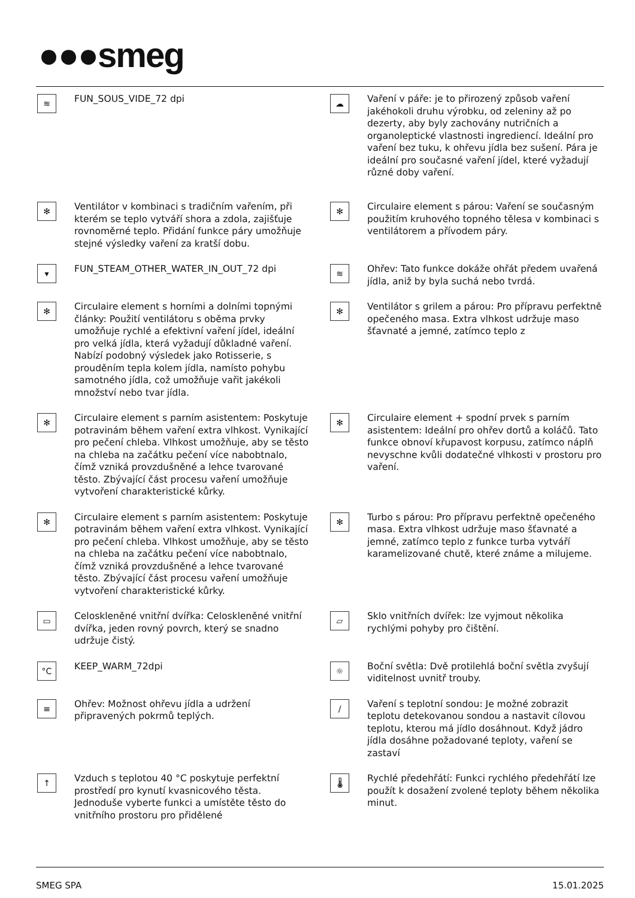●●●smeg
≋
FUN_SOUS_VIDE_72 dpi
☁
Vaření v páře: je to přirozený způsob vaření jakéhokoli druhu výrobku, od zeleniny až po dezerty, aby byly zachovány nutričních a organoleptické vlastnosti ingrediencí. Ideální pro vaření bez tuku, k ohřevu jídla bez sušení. Pára je ideální pro současné vaření jídel, které vyžadují různé doby vaření.
✻
Ventilátor v kombinaci s tradičním vařením, při kterém se teplo vytváří shora a zdola, zajišťuje rovnoměrné teplo. Přidání funkce páry umožňuje stejné výsledky vaření za kratší dobu.
✻
Circulaire element s párou: Vaření se současným použitím kruhového topného tělesa v kombinaci s ventilátorem a přívodem páry.
▾
FUN_STEAM_OTHER_WATER_IN_OUT_72 dpi
≋
Ohřev: Tato funkce dokáže ohřát předem uvařená jídla, aniž by byla suchá nebo tvrdá.
✻
Circulaire element s horními a dolními topnými články: Použití ventilátoru s oběma prvky umožňuje rychlé a efektivní vaření jídel, ideální pro velká jídla, která vyžadují důkladné vaření. Nabízí podobný výsledek jako Rotisserie, s prouděním tepla kolem jídla, namísto pohybu samotného jídla, což umožňuje vařit jakékoli množství nebo tvar jídla.
✻
Ventilátor s grilem a párou: Pro přípravu perfektně opečeného masa. Extra vlhkost udržuje maso šťavnaté a jemné, zatímco teplo z
✻
Circulaire element s parním asistentem: Poskytuje potravinám během vaření extra vlhkost. Vynikající pro pečení chleba. Vlhkost umožňuje, aby se těsto na chleba na začátku pečení více nabobtnalo, čímž vzniká provzdušněné a lehce tvarované těsto. Zbývající část procesu vaření umožňuje vytvoření charakteristické kůrky.
✻
Circulaire element + spodní prvek s parním asistentem: Ideální pro ohřev dortů a koláčů. Tato funkce obnoví křupavost korpusu, zatímco náplň nevyschne kvůli dodatečné vlhkosti v prostoru pro vaření.
✻
Circulaire element s parním asistentem: Poskytuje potravinám během vaření extra vlhkost. Vynikající pro pečení chleba. Vlhkost umožňuje, aby se těsto na chleba na začátku pečení více nabobtnalo, čímž vzniká provzdušněné a lehce tvarované těsto. Zbývající část procesu vaření umožňuje vytvoření charakteristické kůrky.
✻
Turbo s párou: Pro přípravu perfektně opečeného masa. Extra vlhkost udržuje maso šťavnaté a jemné, zatímco teplo z funkce turba vytváří karamelizované chutě, které známe a milujeme.
▭
Celoskleněné vnitřní dvířka: Celoskleněné vnitřní dvířka, jeden rovný povrch, který se snadno udržuje čistý.
▱
Sklo vnitřních dvířek: lze vyjmout několika rychlými pohyby pro čištění.
°C
KEEP_WARM_72dpi
☼
Boční světla: Dvě protilehlá boční světla zvyšují viditelnost uvnitř trouby.
≡
Ohřev: Možnost ohřevu jídla a udržení připravených pokrmů teplých.
∕
Vaření s teplotní sondou: Je možné zobrazit teplotu detekovanou sondou a nastavit cílovou teplotu, kterou má jídlo dosáhnout. Když jádro jídla dosáhne požadované teploty, vaření se zastaví
↑
Vzduch s teplotou 40 °C poskytuje perfektní prostředí pro kynutí kvasnicového těsta. Jednoduše vyberte funkci a umístěte těsto do vnitřního prostoru pro přidělené
🌡
Rychlé předehřátí: Funkci rychlého předehřátí lze použít k dosažení zvolené teploty během několika minut.
SMEG SPA 15.01.2025